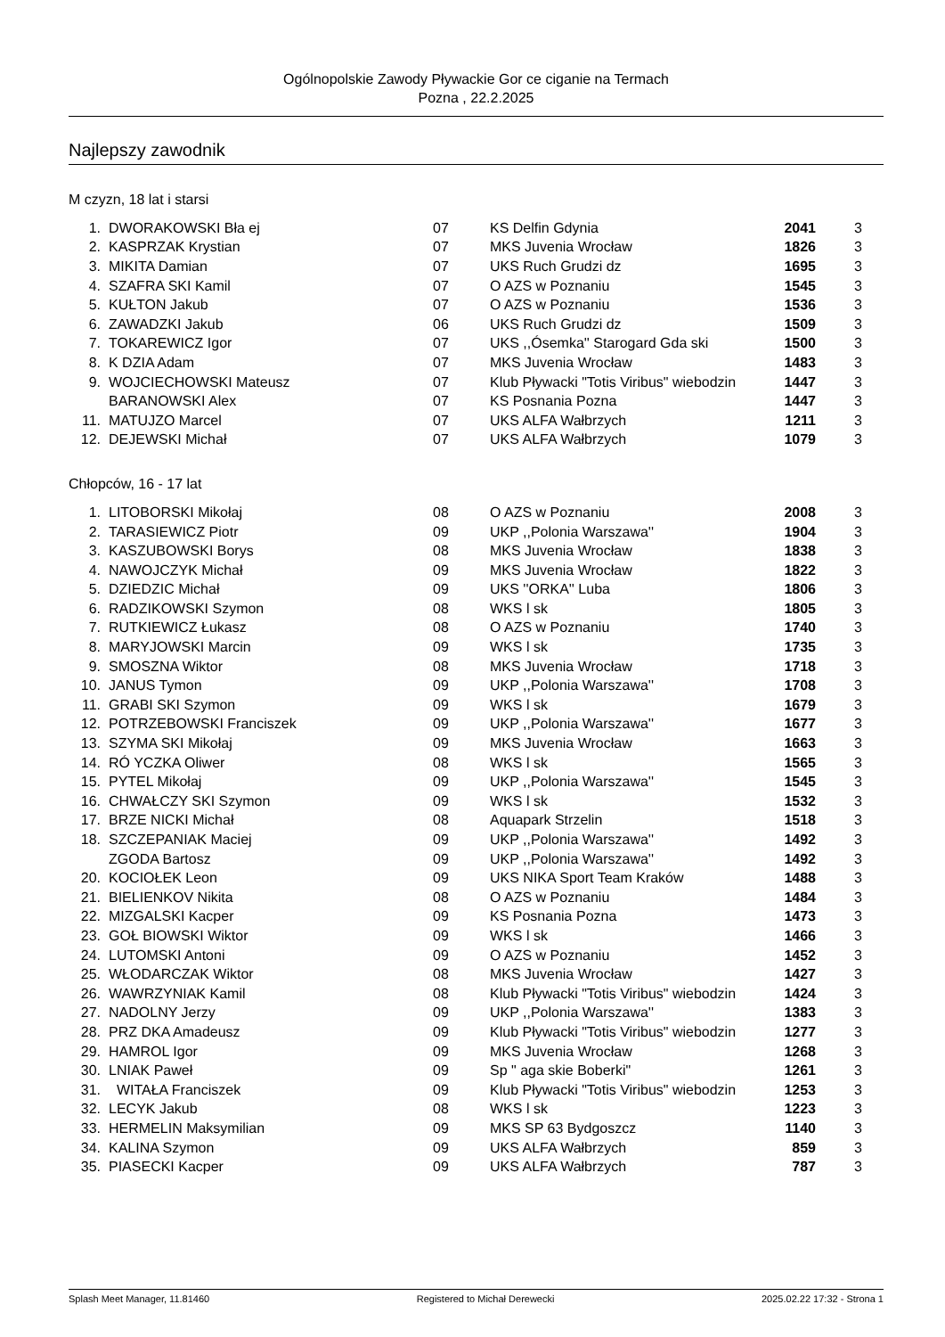Ogólnopolskie Zawody Pływackie Gor ce ciganie na Termach
Pozna , 22.2.2025
Najlepszy zawodnik
M czyzn, 18 lat i starsi
| 1. | DWORAKOWSKI Bła ej | 07 | KS Delfin Gdynia | 2041 | 3 |
| 2. | KASPRZAK Krystian | 07 | MKS Juvenia Wrocław | 1826 | 3 |
| 3. | MIKITA Damian | 07 | UKS Ruch Grudzi dz | 1695 | 3 |
| 4. | SZAFRA SKI Kamil | 07 | O AZS w Poznaniu | 1545 | 3 |
| 5. | KUŁTON Jakub | 07 | O AZS w Poznaniu | 1536 | 3 |
| 6. | ZAWADZKI Jakub | 06 | UKS Ruch Grudzi dz | 1509 | 3 |
| 7. | TOKAREWICZ Igor | 07 | UKS ,,Ósemka'' Starogard Gda ski | 1500 | 3 |
| 8. | K DZIA Adam | 07 | MKS Juvenia Wrocław | 1483 | 3 |
| 9. | WOJCIECHOWSKI Mateusz | 07 | Klub Pływacki "Totis Viribus" wiebodzin | 1447 | 3 |
| | BARANOWSKI Alex | 07 | KS Posnania Pozna | 1447 | 3 |
| 11. | MATUJZO Marcel | 07 | UKS ALFA Wałbrzych | 1211 | 3 |
| 12. | DEJEWSKI Michał | 07 | UKS ALFA Wałbrzych | 1079 | 3 |
Chłopców, 16 - 17 lat
| 1. | LITOBORSKI Mikołaj | 08 | O AZS w Poznaniu | 2008 | 3 |
| 2. | TARASIEWICZ Piotr | 09 | UKP ,,Polonia Warszawa'' | 1904 | 3 |
| 3. | KASZUBOWSKI Borys | 08 | MKS Juvenia Wrocław | 1838 | 3 |
| 4. | NAWOJCZYK Michał | 09 | MKS Juvenia Wrocław | 1822 | 3 |
| 5. | DZIEDZIC Michał | 09 | UKS ''ORKA'' Luba | 1806 | 3 |
| 6. | RADZIKOWSKI Szymon | 08 | WKS l sk | 1805 | 3 |
| 7. | RUTKIEWICZ Łukasz | 08 | O AZS w Poznaniu | 1740 | 3 |
| 8. | MARYJOWSKI Marcin | 09 | WKS l sk | 1735 | 3 |
| 9. | SMOSZNA Wiktor | 08 | MKS Juvenia Wrocław | 1718 | 3 |
| 10. | JANUS Tymon | 09 | UKP ,,Polonia Warszawa'' | 1708 | 3 |
| 11. | GRABI SKI Szymon | 09 | WKS l sk | 1679 | 3 |
| 12. | POTRZEBOWSKI Franciszek | 09 | UKP ,,Polonia Warszawa'' | 1677 | 3 |
| 13. | SZYMA SKI Mikołaj | 09 | MKS Juvenia Wrocław | 1663 | 3 |
| 14. | RÓ YCZKA Oliwer | 08 | WKS l sk | 1565 | 3 |
| 15. | PYTEL Mikołaj | 09 | UKP ,,Polonia Warszawa'' | 1545 | 3 |
| 16. | CHWAŁCZY SKI Szymon | 09 | WKS l sk | 1532 | 3 |
| 17. | BRZE NICKI Michał | 08 | Aquapark Strzelin | 1518 | 3 |
| 18. | SZCZEPANIAK Maciej | 09 | UKP ,,Polonia Warszawa'' | 1492 | 3 |
| | ZGODA Bartosz | 09 | UKP ,,Polonia Warszawa'' | 1492 | 3 |
| 20. | KOCIOŁEK Leon | 09 | UKS NIKA Sport Team Kraków | 1488 | 3 |
| 21. | BIELIENKOV Nikita | 08 | O AZS w Poznaniu | 1484 | 3 |
| 22. | MIZGALSKI Kacper | 09 | KS Posnania Pozna | 1473 | 3 |
| 23. | GOŁ BIOWSKI Wiktor | 09 | WKS l sk | 1466 | 3 |
| 24. | LUTOMSKI Antoni | 09 | O AZS w Poznaniu | 1452 | 3 |
| 25. | WŁODARCZAK Wiktor | 08 | MKS Juvenia Wrocław | 1427 | 3 |
| 26. | WAWRZYNIAK Kamil | 08 | Klub Pływacki "Totis Viribus" wiebodzin | 1424 | 3 |
| 27. | NADOLNY Jerzy | 09 | UKP ,,Polonia Warszawa'' | 1383 | 3 |
| 28. | PRZ DKA Amadeusz | 09 | Klub Pływacki "Totis Viribus" wiebodzin | 1277 | 3 |
| 29. | HAMROL Igor | 09 | MKS Juvenia Wrocław | 1268 | 3 |
| 30. | LNIAK Paweł | 09 | Sp " aga skie Boberki" | 1261 | 3 |
| 31. | WITAŁA Franciszek | 09 | Klub Pływacki "Totis Viribus" wiebodzin | 1253 | 3 |
| 32. | LECYK Jakub | 08 | WKS l sk | 1223 | 3 |
| 33. | HERMELIN Maksymilian | 09 | MKS SP 63 Bydgoszcz | 1140 | 3 |
| 34. | KALINA Szymon | 09 | UKS ALFA Wałbrzych | 859 | 3 |
| 35. | PIASECKI Kacper | 09 | UKS ALFA Wałbrzych | 787 | 3 |
Splash Meet Manager, 11.81460 Registered to Michał Derewecki 2025.02.22 17:32 - Strona 1